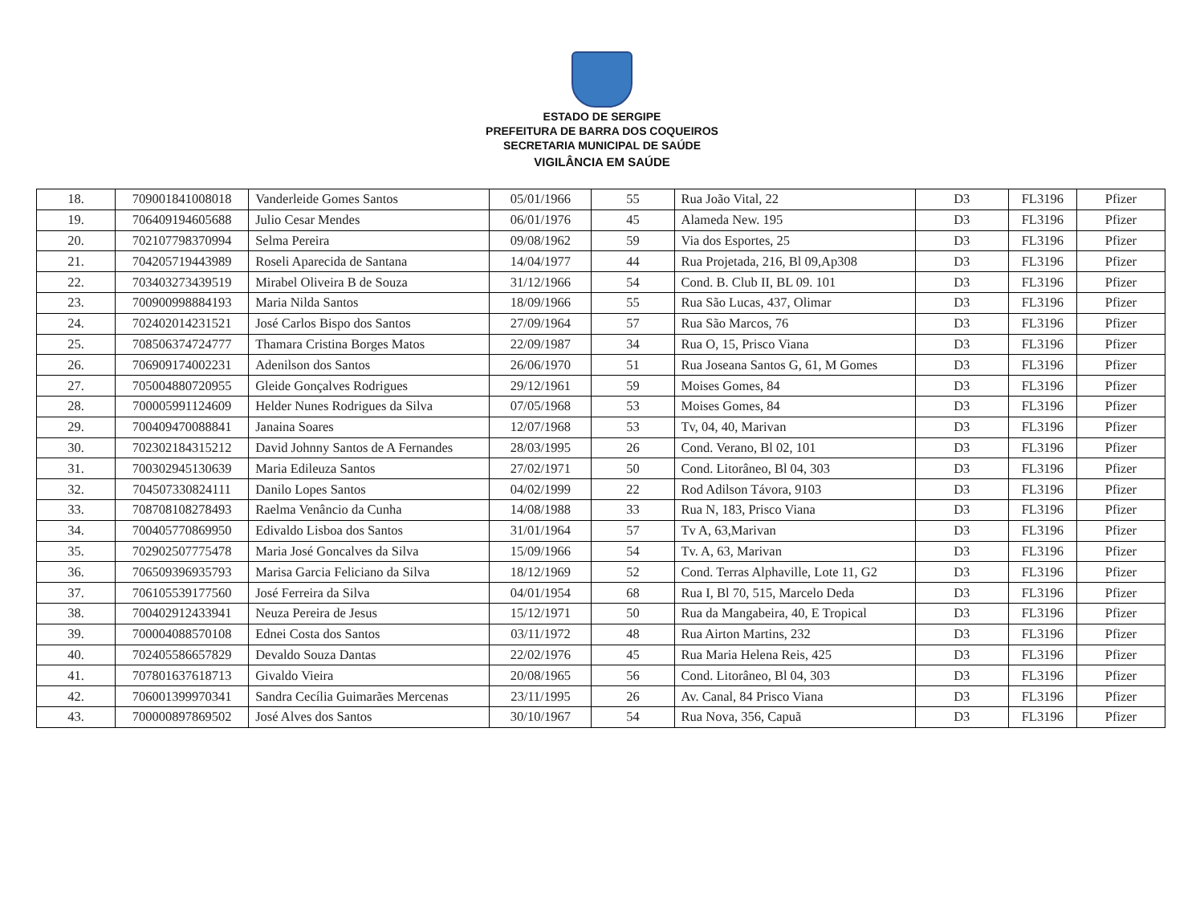ESTADO DE SERGIPE
PREFEITURA DE BARRA DOS COQUEIROS
SECRETARIA MUNICIPAL DE SAÚDE
VIGILÂNCIA EM SAÚDE
| 18. | 709001841008018 | Vanderleide Gomes Santos | 05/01/1966 | 55 | Rua João Vital, 22 | D3 | FL3196 | Pfizer |
| 19. | 706409194605688 | Julio Cesar Mendes | 06/01/1976 | 45 | Alameda New. 195 | D3 | FL3196 | Pfizer |
| 20. | 702107798370994 | Selma Pereira | 09/08/1962 | 59 | Via dos Esportes, 25 | D3 | FL3196 | Pfizer |
| 21. | 704205719443989 | Roseli Aparecida de Santana | 14/04/1977 | 44 | Rua Projetada, 216, Bl 09,Ap308 | D3 | FL3196 | Pfizer |
| 22. | 703403273439519 | Mirabel Oliveira B de Souza | 31/12/1966 | 54 | Cond. B. Club II, BL 09. 101 | D3 | FL3196 | Pfizer |
| 23. | 700900998884193 | Maria Nilda Santos | 18/09/1966 | 55 | Rua São Lucas, 437, Olimar | D3 | FL3196 | Pfizer |
| 24. | 702402014231521 | José Carlos Bispo dos Santos | 27/09/1964 | 57 | Rua São Marcos, 76 | D3 | FL3196 | Pfizer |
| 25. | 708506374724777 | Thamara Cristina Borges Matos | 22/09/1987 | 34 | Rua O, 15, Prisco Viana | D3 | FL3196 | Pfizer |
| 26. | 706909174002231 | Adenilson dos Santos | 26/06/1970 | 51 | Rua Joseana Santos G, 61, M Gomes | D3 | FL3196 | Pfizer |
| 27. | 705004880720955 | Gleide Gonçalves Rodrigues | 29/12/1961 | 59 | Moises Gomes, 84 | D3 | FL3196 | Pfizer |
| 28. | 700005991124609 | Helder Nunes Rodrigues da Silva | 07/05/1968 | 53 | Moises Gomes, 84 | D3 | FL3196 | Pfizer |
| 29. | 700409470088841 | Janaina Soares | 12/07/1968 | 53 | Tv, 04, 40, Marivan | D3 | FL3196 | Pfizer |
| 30. | 702302184315212 | David Johnny Santos de A Fernandes | 28/03/1995 | 26 | Cond. Verano, Bl 02, 101 | D3 | FL3196 | Pfizer |
| 31. | 700302945130639 | Maria Edileuza Santos | 27/02/1971 | 50 | Cond. Litorâneo, Bl 04, 303 | D3 | FL3196 | Pfizer |
| 32. | 704507330824111 | Danilo Lopes Santos | 04/02/1999 | 22 | Rod Adilson Távora, 9103 | D3 | FL3196 | Pfizer |
| 33. | 708708108278493 | Raelma Venâncio da Cunha | 14/08/1988 | 33 | Rua N, 183, Prisco Viana | D3 | FL3196 | Pfizer |
| 34. | 700405770869950 | Edivaldo Lisboa dos Santos | 31/01/1964 | 57 | Tv A, 63,Marivan | D3 | FL3196 | Pfizer |
| 35. | 702902507775478 | Maria José Goncalves da Silva | 15/09/1966 | 54 | Tv. A, 63, Marivan | D3 | FL3196 | Pfizer |
| 36. | 706509396935793 | Marisa Garcia Feliciano da Silva | 18/12/1969 | 52 | Cond. Terras Alphaville, Lote 11, G2 | D3 | FL3196 | Pfizer |
| 37. | 706105539177560 | José Ferreira da Silva | 04/01/1954 | 68 | Rua I, Bl 70, 515, Marcelo Deda | D3 | FL3196 | Pfizer |
| 38. | 700402912433941 | Neuza Pereira de Jesus | 15/12/1971 | 50 | Rua da Mangabeira, 40, E Tropical | D3 | FL3196 | Pfizer |
| 39. | 700004088570108 | Ednei Costa dos Santos | 03/11/1972 | 48 | Rua Airton Martins, 232 | D3 | FL3196 | Pfizer |
| 40. | 702405586657829 | Devaldo Souza Dantas | 22/02/1976 | 45 | Rua Maria Helena Reis, 425 | D3 | FL3196 | Pfizer |
| 41. | 707801637618713 | Givaldo Vieira | 20/08/1965 | 56 | Cond. Litorâneo, Bl 04, 303 | D3 | FL3196 | Pfizer |
| 42. | 706001399970341 | Sandra Cecília Guimarães Mercenas | 23/11/1995 | 26 | Av. Canal, 84 Prisco Viana | D3 | FL3196 | Pfizer |
| 43. | 700000897869502 | José Alves dos Santos | 30/10/1967 | 54 | Rua Nova, 356, Capuã | D3 | FL3196 | Pfizer |